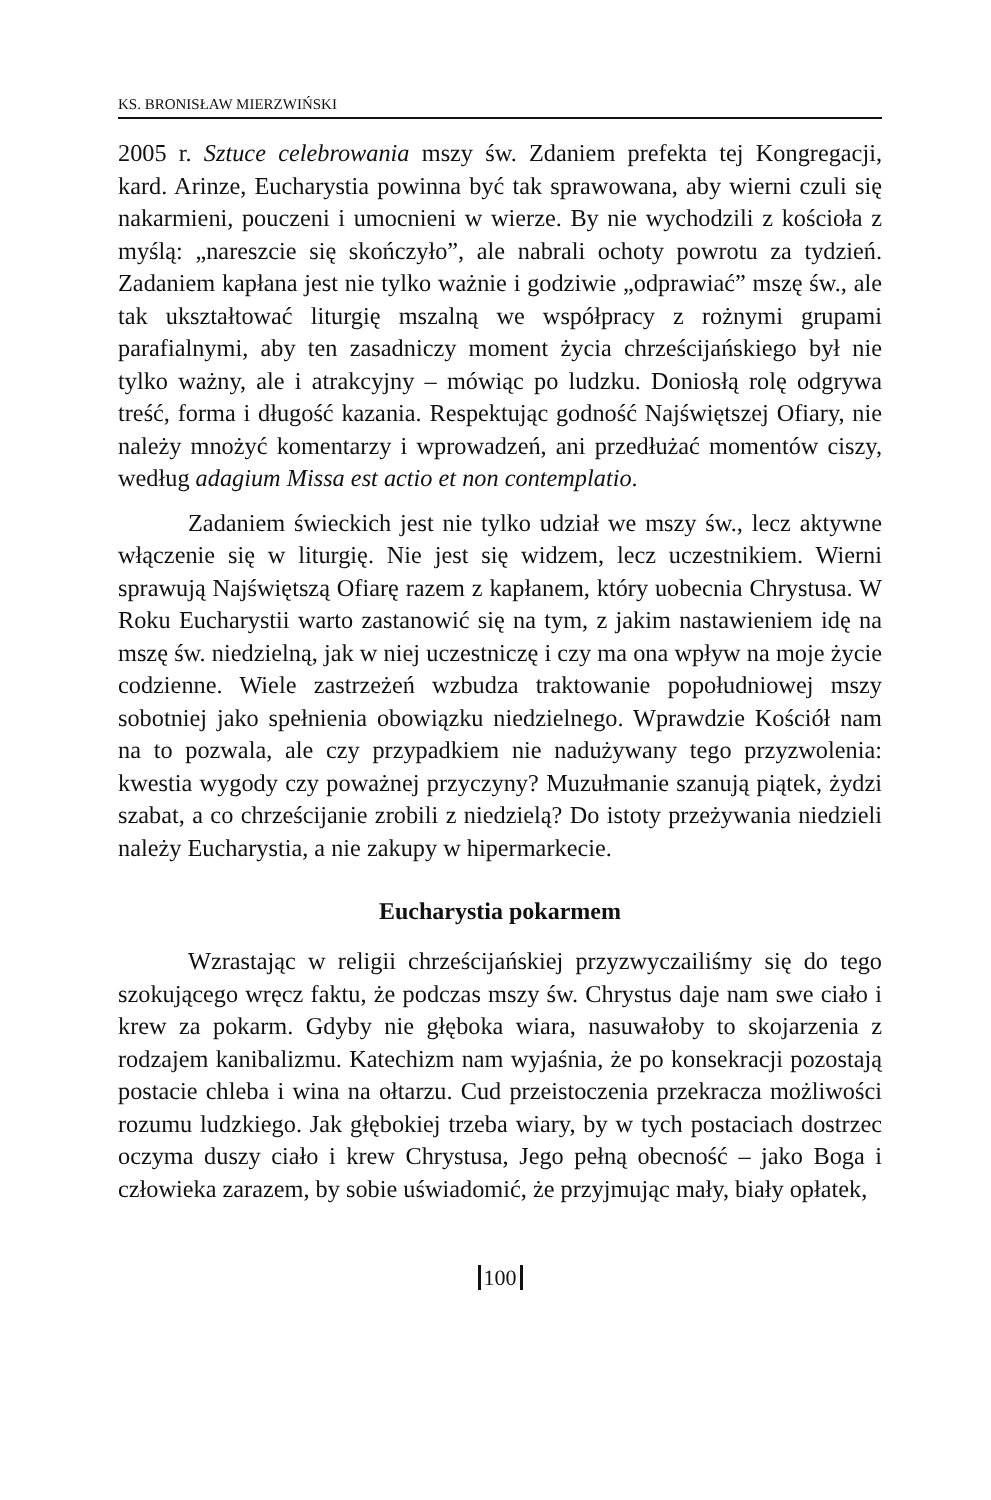KS. BRONISŁAW MIERZWIŃSKI
2005 r. Sztuce celebrowania mszy św. Zdaniem prefekta tej Kongregacji, kard. Arinze, Eucharystia powinna być tak sprawowana, aby wierni czuli się nakarmieni, pouczeni i umocnieni w wierze. By nie wychodzili z kościoła z myślą: „nareszcie się skończyło”, ale nabrali ochoty powrotu za tydzień. Zadaniem kapłana jest nie tylko ważnie i godziwie „odprawiać” mszę św., ale tak ukształtować liturgię mszalną we współpracy z rożnymi grupami parafialnymi, aby ten zasadniczy moment życia chrześcijańskiego był nie tylko ważny, ale i atrakcyjny – mówiąc po ludzku. Doniosłą rolę odgrywa treść, forma i długość kazania. Respektując godność Najświętszej Ofiary, nie należy mnożyć komentarzy i wprowadzeń, ani przedłużać momentów ciszy, według adagium Missa est actio et non contemplatio.
Zadaniem świeckich jest nie tylko udział we mszy św., lecz aktywne włączenie się w liturgię. Nie jest się widzem, lecz uczestnikiem. Wierni sprawują Najświętszą Ofiarę razem z kapłanem, który uobecnia Chrystusa. W Roku Eucharystii warto zastanowić się na tym, z jakim nastawieniem idę na mszę św. niedzielną, jak w niej uczestniczę i czy ma ona wpływ na moje życie codzienne. Wiele zastrzeżeń wzbudza traktowanie popołudniowej mszy sobotniej jako spełnienia obowiązku niedzielnego. Wprawdzie Kościół nam na to pozwala, ale czy przypadkiem nie nadużywany tego przyzwolenia: kwestia wygody czy poważnej przyczyny? Muzułmanie szanują piątek, żydzi szabat, a co chrześcijanie zrobili z niedzielą? Do istoty przeżywania niedzieli należy Eucharystia, a nie zakupy w hipermarkecie.
Eucharystia pokarmem
Wzrastając w religii chrześcijańskiej przyzwyczailiśmy się do tego szokującego wręcz faktu, że podczas mszy św. Chrystus daje nam swe ciało i krew za pokarm. Gdyby nie głęboka wiara, nasuwałoby to skojarzenia z rodzajem kanibalizmu. Katechizm nam wyjaśnia, że po konsekracji pozostają postacie chleba i wina na ołtarzu. Cud przeistoczenia przekracza możliwości rozumu ludzkiego. Jak głębokiej trzeba wiary, by w tych postaciach dostrzec oczyma duszy ciało i krew Chrystusa, Jego pełną obecność – jako Boga i człowieka zarazem, by sobie uświadomić, że przyjmując mały, biały opłatek,
100